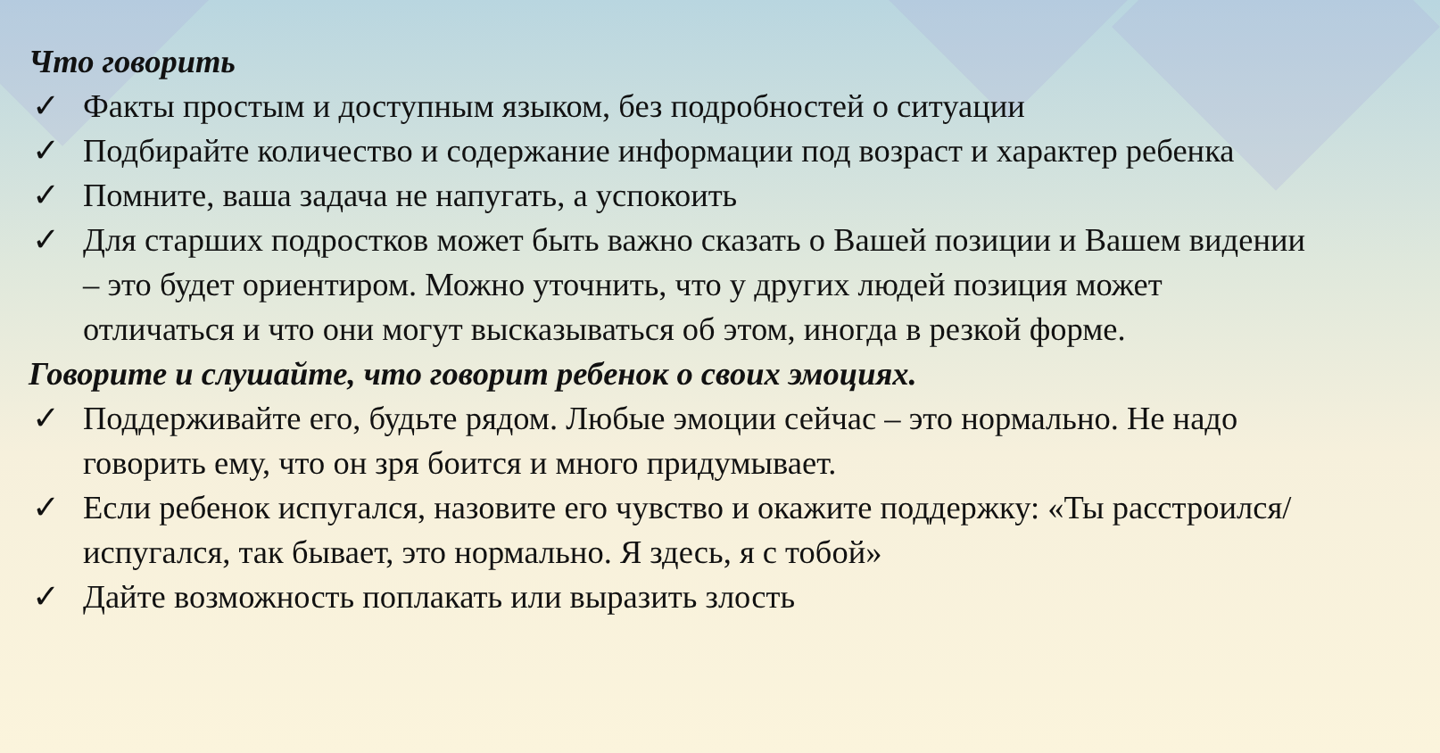Что говорить
✓ Факты простым и доступным языком, без подробностей о ситуации
✓ Подбирайте количество и содержание информации под возраст и характер ребенка
✓ Помните, ваша задача не напугать, а успокоить
✓ Для старших подростков может быть важно сказать о Вашей позиции и Вашем видении – это будет ориентиром. Можно уточнить, что у других людей позиция может отличаться и что они могут высказываться об этом, иногда в резкой форме.
Говорите и слушайте, что говорит ребенок о своих эмоциях.
✓ Поддерживайте его, будьте рядом. Любые эмоции сейчас – это нормально. Не надо говорить ему, что он зря боится и много придумывает.
✓ Если ребенок испугался, назовите его чувство и окажите поддержку: «Ты расстроился/испугался, так бывает, это нормально. Я здесь, я с тобой»
✓ Дайте возможность поплакать или выразить злость